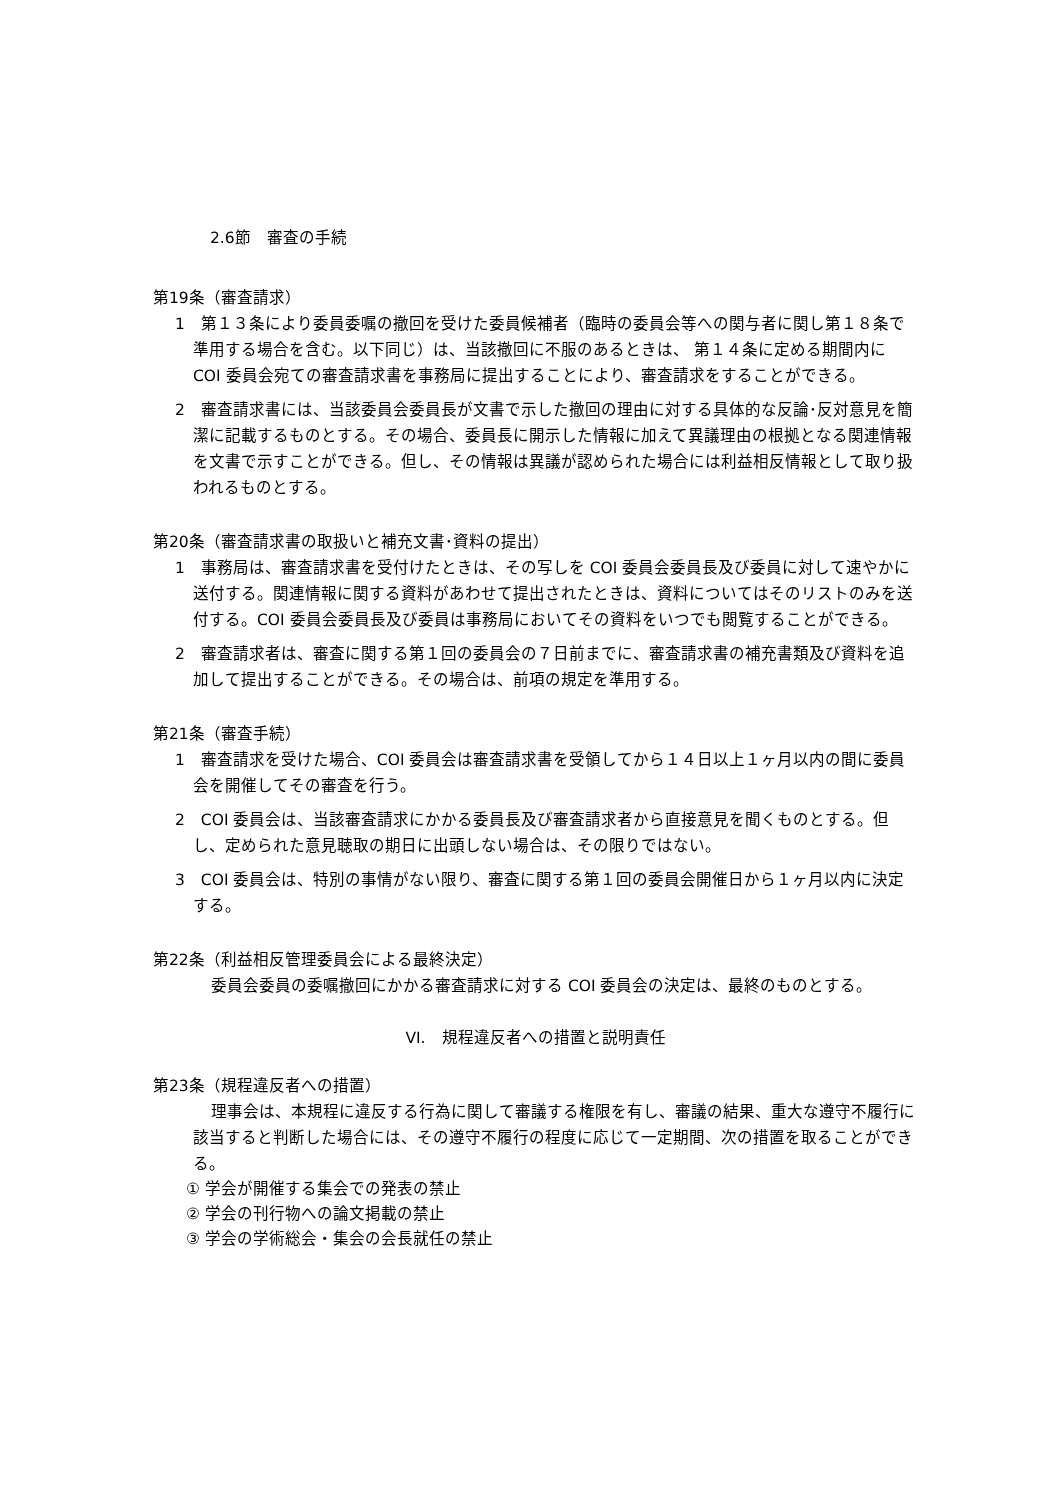2.6節　審査の手続
第19条（審査請求）
1　第１３条により委員委嘱の撤回を受けた委員候補者（臨時の委員会等への関与者に関し第１８条で準用する場合を含む。以下同じ）は、当該撤回に不服のあるときは、 第１４条に定める期間内に COI 委員会宛ての審査請求書を事務局に提出することにより、審査請求をすることができる。
2　審査請求書には、当該委員会委員長が文書で示した撤回の理由に対する具体的な反論･反対意見を簡潔に記載するものとする。その場合、委員長に開示した情報に加えて異議理由の根拠となる関連情報を文書で示すことができる。但し、その情報は異議が認められた場合には利益相反情報として取り扱われるものとする。
第20条（審査請求書の取扱いと補充文書･資料の提出）
1　事務局は、審査請求書を受付けたときは、その写しを COI 委員会委員長及び委員に対して速やかに送付する。関連情報に関する資料があわせて提出されたときは、資料についてはそのリストのみを送付する。COI 委員会委員長及び委員は事務局においてその資料をいつでも閲覧することができる。
2　審査請求者は、審査に関する第１回の委員会の７日前までに、審査請求書の補充書類及び資料を追加して提出することができる。その場合は、前項の規定を準用する。
第21条（審査手続）
1　審査請求を受けた場合、COI 委員会は審査請求書を受領してから１４日以上１ヶ月以内の間に委員会を開催してその審査を行う。
2　COI 委員会は、当該審査請求にかかる委員長及び審査請求者から直接意見を聞くものとする。但し、定められた意見聴取の期日に出頭しない場合は、その限りではない。
3　COI 委員会は、特別の事情がない限り、審査に関する第１回の委員会開催日から１ヶ月以内に決定する。
第22条（利益相反管理委員会による最終決定）
委員会委員の委嘱撤回にかかる審査請求に対する COI 委員会の決定は、最終のものとする。
VI.　規程違反者への措置と説明責任
第23条（規程違反者への措置）
理事会は、本規程に違反する行為に関して審議する権限を有し、審議の結果、重大な遵守不履行に該当すると判断した場合には、その遵守不履行の程度に応じて一定期間、次の措置を取ることができる。
① 学会が開催する集会での発表の禁止
② 学会の刊行物への論文掲載の禁止
③ 学会の学術総会・集会の会長就任の禁止